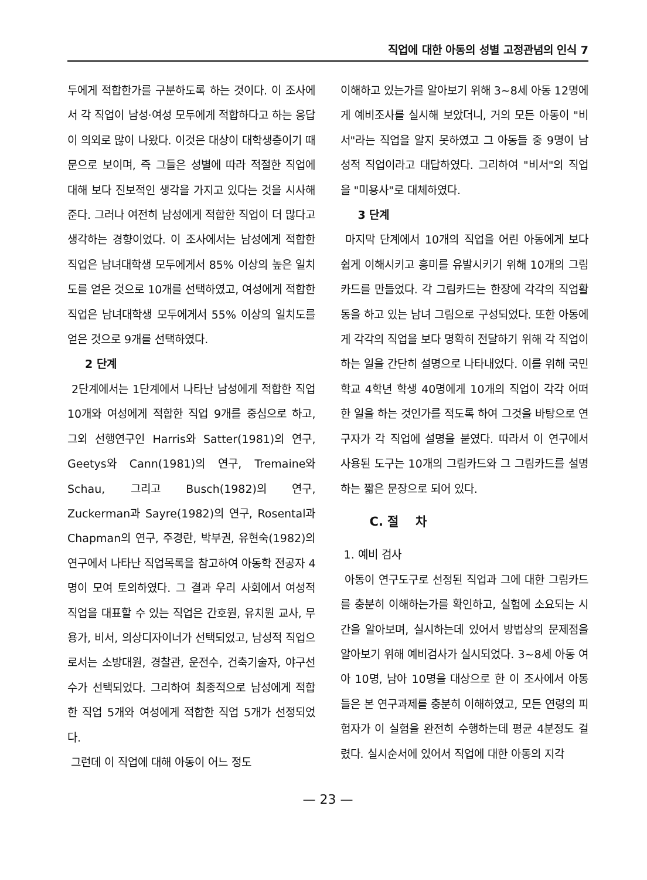직업에 대한 아동의 성별 고정관념의 인식 7
두에게 적합한가를 구분하도록 하는 것이다. 이 조사에서 각 직업이 남성·여성 모두에게 적합하다고 하는 응답이 의외로 많이 나왔다. 이것은 대상이 대학생층이기 때문으로 보이며, 즉 그들은 성별에 따라 적절한 직업에 대해 보다 진보적인 생각을 가지고 있다는 것을 시사해 준다. 그러나 여전히 남성에게 적합한 직업이 더 많다고 생각하는 경향이었다. 이 조사에서는 남성에게 적합한 직업은 남녀대학생 모두에게서 85% 이상의 높은 일치도를 얻은 것으로 10개를 선택하였고, 여성에게 적합한 직업은 남녀대학생 모두에게서 55% 이상의 일치도를 얻은 것으로 9개를 선택하였다.
2 단계
2단계에서는 1단계에서 나타난 남성에게 적합한 직업 10개와 여성에게 적합한 직업 9개를 중심으로 하고, 그외 선행연구인 Harris와 Satter(1981)의 연구, Geetys와 Cann(1981)의 연구, Tremaine와 Schau, 그리고 Busch(1982)의 연구, Zuckerman과 Sayre(1982)의 연구, Rosental과 Chapman의 연구, 주경란, 박부권, 유현숙(1982)의 연구에서 나타난 직업목록을 참고하여 아동학 전공자 4명이 모여 토의하였다. 그 결과 우리 사회에서 여성적 직업을 대표할 수 있는 직업은 간호원, 유치원 교사, 무용가, 비서, 의상디자이너가 선택되었고, 남성적 직업으로서는 소방대원, 경찰관, 운전수, 건축기술자, 야구선수가 선택되었다. 그리하여 최종적으로 남성에게 적합한 직업 5개와 여성에게 적합한 직업 5개가 선정되었다.
그런데 이 직업에 대해 아동이 어느 정도
이해하고 있는가를 알아보기 위해 3~8세 아동 12명에게 예비조사를 실시해 보았더니, 거의 모든 아동이 "비서"라는 직업을 알지 못하였고 그 아동들 중 9명이 남성적 직업이라고 대답하였다. 그리하여 "비서"의 직업을 "미용사"로 대체하였다.
3 단계
마지막 단계에서 10개의 직업을 어린 아동에게 보다 쉽게 이해시키고 흥미를 유발시키기 위해 10개의 그림카드를 만들었다. 각 그림카드는 한장에 각각의 직업활동을 하고 있는 남녀 그림으로 구성되었다. 또한 아동에게 각각의 직업을 보다 명확히 전달하기 위해 각 직업이 하는 일을 간단히 설명으로 나타내었다. 이를 위해 국민학교 4학년 학생 40명에게 10개의 직업이 각각 어떠한 일을 하는 것인가를 적도록 하여 그것을 바탕으로 연구자가 각 직업에 설명을 붙였다. 따라서 이 연구에서 사용된 도구는 10개의 그림카드와 그 그림카드를 설명하는 짧은 문장으로 되어 있다.
C. 절 차
1. 예비 검사
아동이 연구도구로 선정된 직업과 그에 대한 그림카드를 충분히 이해하는가를 확인하고, 실험에 소요되는 시간을 알아보며, 실시하는데 있어서 방법상의 문제점을 알아보기 위해 예비검사가 실시되었다. 3~8세 아동 여아 10명, 남아 10명을 대상으로 한 이 조사에서 아동들은 본 연구과제를 충분히 이해하였고, 모든 연령의 피험자가 이 실험을 완전히 수행하는데 평균 4분정도 걸렸다. 실시순서에 있어서 직업에 대한 아동의 지각
— 23 —